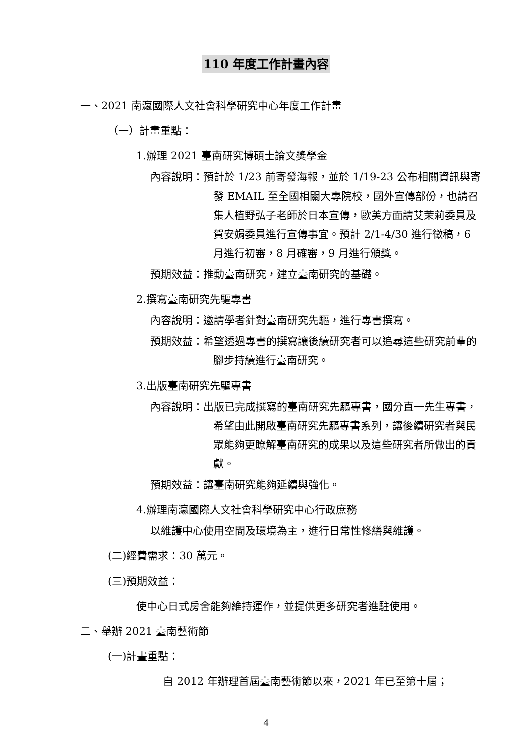110 年度工作計畫內容
一、2021 南瀛國際人文社會科學研究中心年度工作計畫
（一）計畫重點：
1.辦理 2021 臺南研究博碩士論文獎學金
內容說明：預計於 1/23 前寄發海報，並於 1/19-23 公布相關資訊與寄發 EMAIL 至全國相關大專院校，國外宣傳部份，也請召集人植野弘子老師於日本宣傳，歐美方面請艾茉莉委員及賀安娟委員進行宣傳事宜。預計 2/1-4/30 進行徵稿，6 月進行初審，8 月確審，9 月進行頒獎。
預期效益：推動臺南研究，建立臺南研究的基礎。
2.撰寫臺南研究先驅專書
內容說明：邀請學者針對臺南研究先驅，進行專書撰寫。
預期效益：希望透過專書的撰寫讓後續研究者可以追尋這些研究前輩的腳步持續進行臺南研究。
3.出版臺南研究先驅專書
內容說明：出版已完成撰寫的臺南研究先驅專書，國分直一先生專書，希望由此開啟臺南研究先驅專書系列，讓後續研究者與民眾能夠更瞭解臺南研究的成果以及這些研究者所做出的貢獻。
預期效益：讓臺南研究能夠延續與強化。
4.辦理南瀛國際人文社會科學研究中心行政庶務
以維護中心使用空間及環境為主，進行日常性修繕與維護。
(二)經費需求：30 萬元。
(三)預期效益：
使中心日式房舍能夠維持運作，並提供更多研究者進駐使用。
二、舉辦 2021 臺南藝術節
(一)計畫重點：
自 2012 年辦理首屆臺南藝術節以來，2021 年已至第十屆；
4